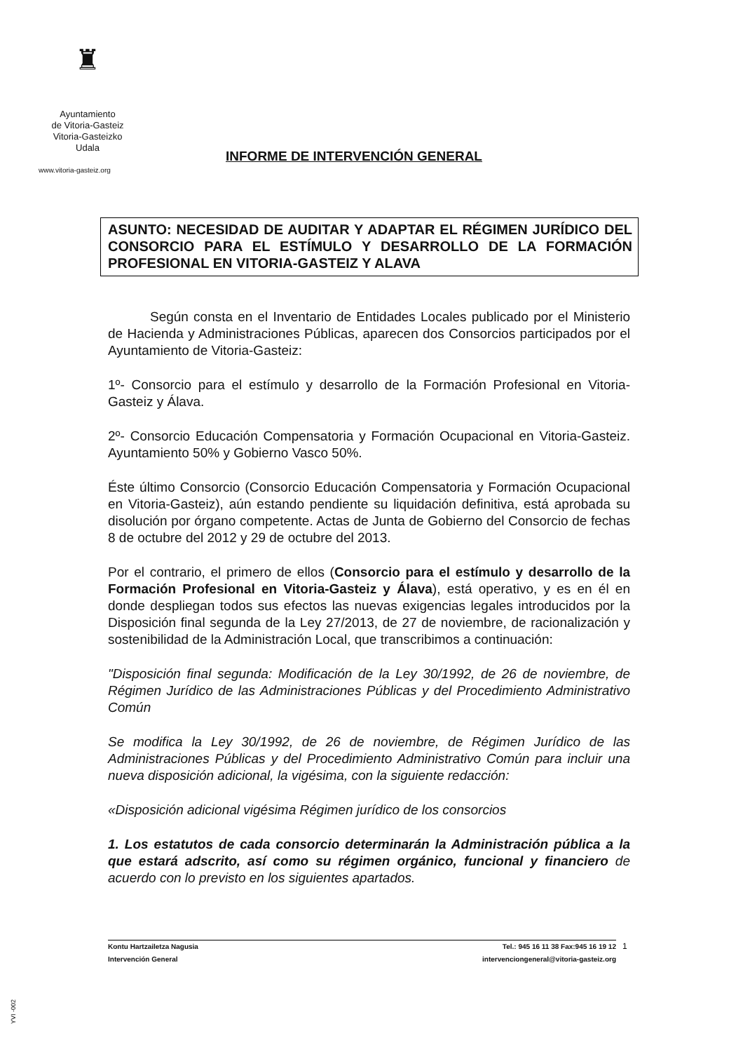♜
Ayuntamiento
de Vitoria-Gasteiz
Vitoria-Gasteizko
Udala
www.vitoria-gasteiz.org
INFORME DE INTERVENCIÓN GENERAL
ASUNTO: NECESIDAD DE AUDITAR Y ADAPTAR EL RÉGIMEN JURÍDICO DEL CONSORCIO PARA EL ESTÍMULO Y DESARROLLO DE LA FORMACIÓN PROFESIONAL EN VITORIA-GASTEIZ Y ALAVA
Según consta en el Inventario de Entidades Locales publicado por el Ministerio de Hacienda y Administraciones Públicas, aparecen dos Consorcios participados por el Ayuntamiento de Vitoria-Gasteiz:
1º- Consorcio para el estímulo y desarrollo de la Formación Profesional en Vitoria-Gasteiz y Álava.
2º- Consorcio Educación Compensatoria y Formación Ocupacional en Vitoria-Gasteiz. Ayuntamiento 50% y Gobierno Vasco 50%.
Éste último Consorcio (Consorcio Educación Compensatoria y Formación Ocupacional en Vitoria-Gasteiz), aún estando pendiente su liquidación definitiva, está aprobada su disolución por órgano competente. Actas de Junta de Gobierno del Consorcio de fechas 8 de octubre del 2012 y 29 de octubre del 2013.
Por el contrario, el primero de ellos (Consorcio para el estímulo y desarrollo de la Formación Profesional en Vitoria-Gasteiz y Álava), está operativo, y es en él en donde despliegan todos sus efectos las nuevas exigencias legales introducidos por la Disposición final segunda de la Ley 27/2013, de 27 de noviembre, de racionalización y sostenibilidad de la Administración Local, que transcribimos a continuación:
"Disposición final segunda: Modificación de la Ley 30/1992, de 26 de noviembre, de Régimen Jurídico de las Administraciones Públicas y del Procedimiento Administrativo Común
Se modifica la Ley 30/1992, de 26 de noviembre, de Régimen Jurídico de las Administraciones Públicas y del Procedimiento Administrativo Común para incluir una nueva disposición adicional, la vigésima, con la siguiente redacción:
«Disposición adicional vigésima Régimen jurídico de los consorcios
1. Los estatutos de cada consorcio determinarán la Administración pública a la que estará adscrito, así como su régimen orgánico, funcional y financiero de acuerdo con lo previsto en los siguientes apartados.
Kontu Hartzailetza Nagusia
Intervención General
Tel.: 945 16 11 38 Fax:945 16 19 12
intervenciongeneral@vitoria-gasteiz.org
1
YVI -002